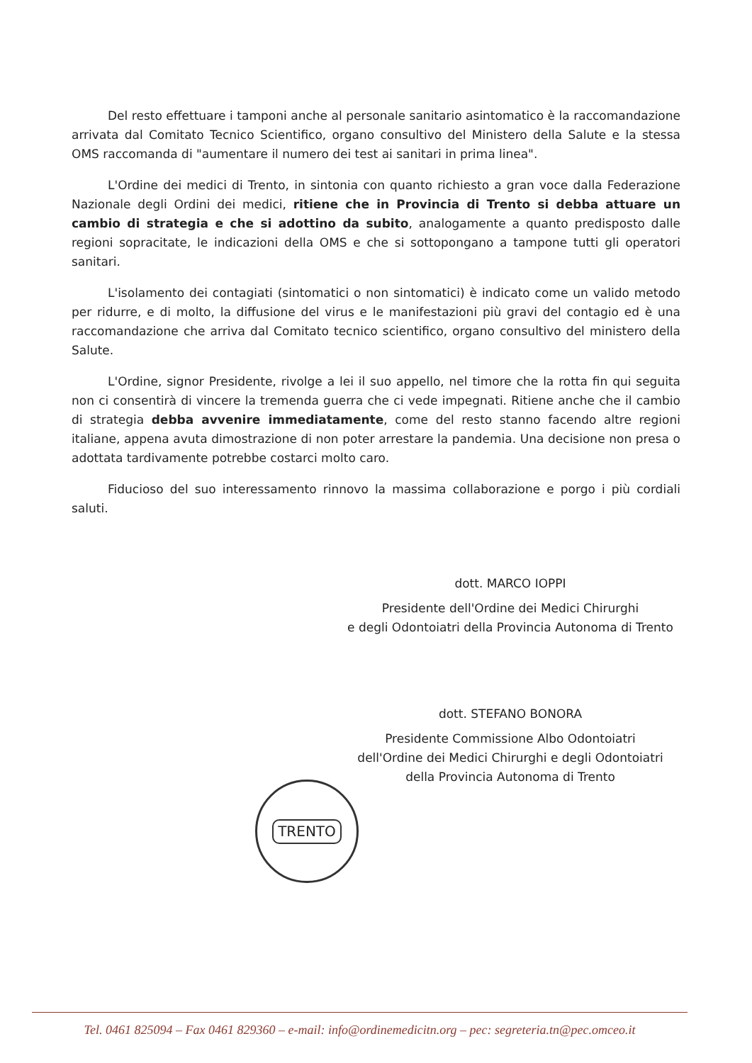Del resto effettuare i tamponi anche al personale sanitario asintomatico è la raccomandazione arrivata dal Comitato Tecnico Scientifico, organo consultivo del Ministero della Salute e la stessa OMS raccomanda di "aumentare il numero dei test ai sanitari in prima linea".
L'Ordine dei medici di Trento, in sintonia con quanto richiesto a gran voce dalla Federazione Nazionale degli Ordini dei medici, ritiene che in Provincia di Trento si debba attuare un cambio di strategia e che si adottino da subito, analogamente a quanto predisposto dalle regioni sopracitate, le indicazioni della OMS e che si sottopongano a tampone tutti gli operatori sanitari.
L'isolamento dei contagiati (sintomatici o non sintomatici) è indicato come un valido metodo per ridurre, e di molto, la diffusione del virus e le manifestazioni più gravi del contagio ed è una raccomandazione che arriva dal Comitato tecnico scientifico, organo consultivo del ministero della Salute.
L'Ordine, signor Presidente, rivolge a lei il suo appello, nel timore che la rotta fin qui seguita non ci consentirà di vincere la tremenda guerra che ci vede impegnati. Ritiene anche che il cambio di strategia debba avvenire immediatamente, come del resto stanno facendo altre regioni italiane, appena avuta dimostrazione di non poter arrestare la pandemia. Una decisione non presa o adottata tardivamente potrebbe costarci molto caro.
Fiducioso del suo interessamento rinnovo la massima collaborazione e porgo i più cordiali saluti.
dott. MARCO IOPPI
Presidente dell'Ordine dei Medici Chirurghi
e degli Odontoiatri della Provincia Autonoma di Trento
dott. STEFANO BONORA
Presidente Commissione Albo Odontoiatri
dell'Ordine dei Medici Chirurghi e degli Odontoiatri
della Provincia Autonoma di Trento
TRENTO
Tel. 0461 825094 – Fax 0461 829360 – e-mail: info@ordinemedicitn.org – pec: segreteria.tn@pec.omceo.it